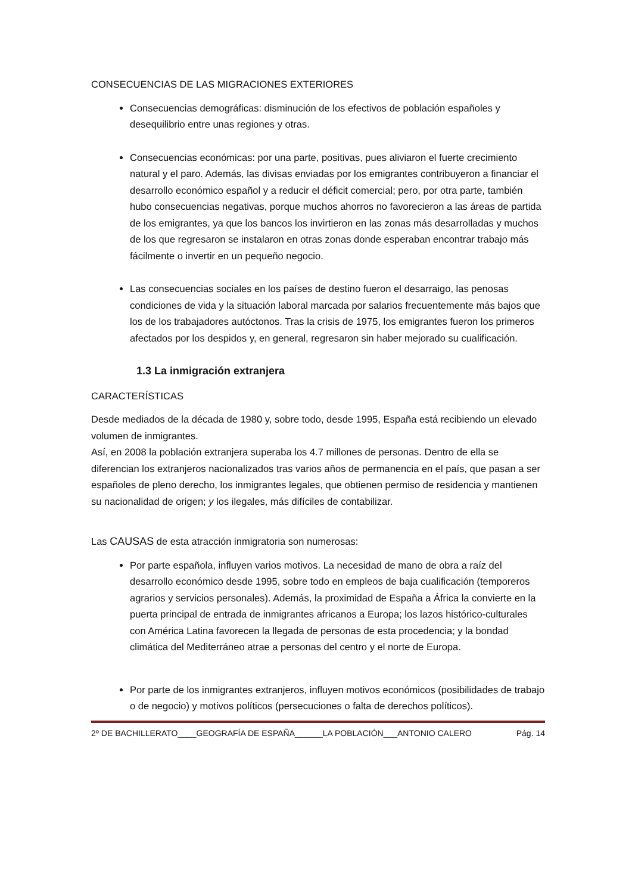CONSECUENCIAS DE LAS MIGRACIONES EXTERIORES
Consecuencias demográficas: disminución de los efectivos de población españoles y desequilibrio entre unas regiones y otras.
Consecuencias económicas: por una parte, positivas, pues aliviaron el fuerte crecimiento natural y el paro. Además, las divisas enviadas por los emigrantes contribuyeron a financiar el desarrollo económico español y a reducir el déficit comercial; pero, por otra parte, también hubo consecuencias negativas, porque muchos ahorros no favorecieron a las áreas de partida de los emigrantes, ya que los bancos los invirtieron en las zonas más desarrolladas y muchos de los que regresaron se instalaron en otras zonas donde esperaban encontrar trabajo más fácilmente o invertir en un pequeño negocio.
Las consecuencias sociales en los países de destino fueron el desarraigo, las penosas condiciones de vida y la situación laboral marcada por salarios frecuentemente más bajos que los de los trabajadores autóctonos. Tras la crisis de 1975, los emigrantes fueron los primeros afectados por los despidos y, en general, regresaron sin haber mejorado su cualificación.
1.3 La inmigración extranjera
CARACTERÍSTICAS
Desde mediados de la década de 1980 y, sobre todo, desde 1995, España está recibiendo un elevado volumen de inmigrantes.
Así, en 2008 la población extranjera superaba los 4.7 millones de personas. Dentro de ella se diferencian los extranjeros nacionalizados tras varios años de permanencia en el país, que pasan a ser españoles de pleno derecho, los inmigrantes legales, que obtienen permiso de residencia y mantienen su nacionalidad de origen; y los ilegales, más difíciles de contabilizar.
Las CAUSAS de esta atracción inmigratoria son numerosas:
Por parte española, influyen varios motivos. La necesidad de mano de obra a raíz del desarrollo económico desde 1995, sobre todo en empleos de baja cualificación (temporeros agrarios y servicios personales). Además, la proximidad de España a África la convierte en la puerta principal de entrada de inmigrantes africanos a Europa; los lazos histórico-culturales con América Latina favorecen la llegada de personas de esta procedencia; y la bondad climática del Mediterráneo atrae a personas del centro y el norte de Europa.
Por parte de los inmigrantes extranjeros, influyen motivos económicos (posibilidades de trabajo o de negocio) y motivos políticos (persecuciones o falta de derechos políticos).
2º DE BACHILLERATO____GEOGRAFÍA DE ESPAÑA______LA POBLACIÓN___ANTONIO CALERO Pág. 14